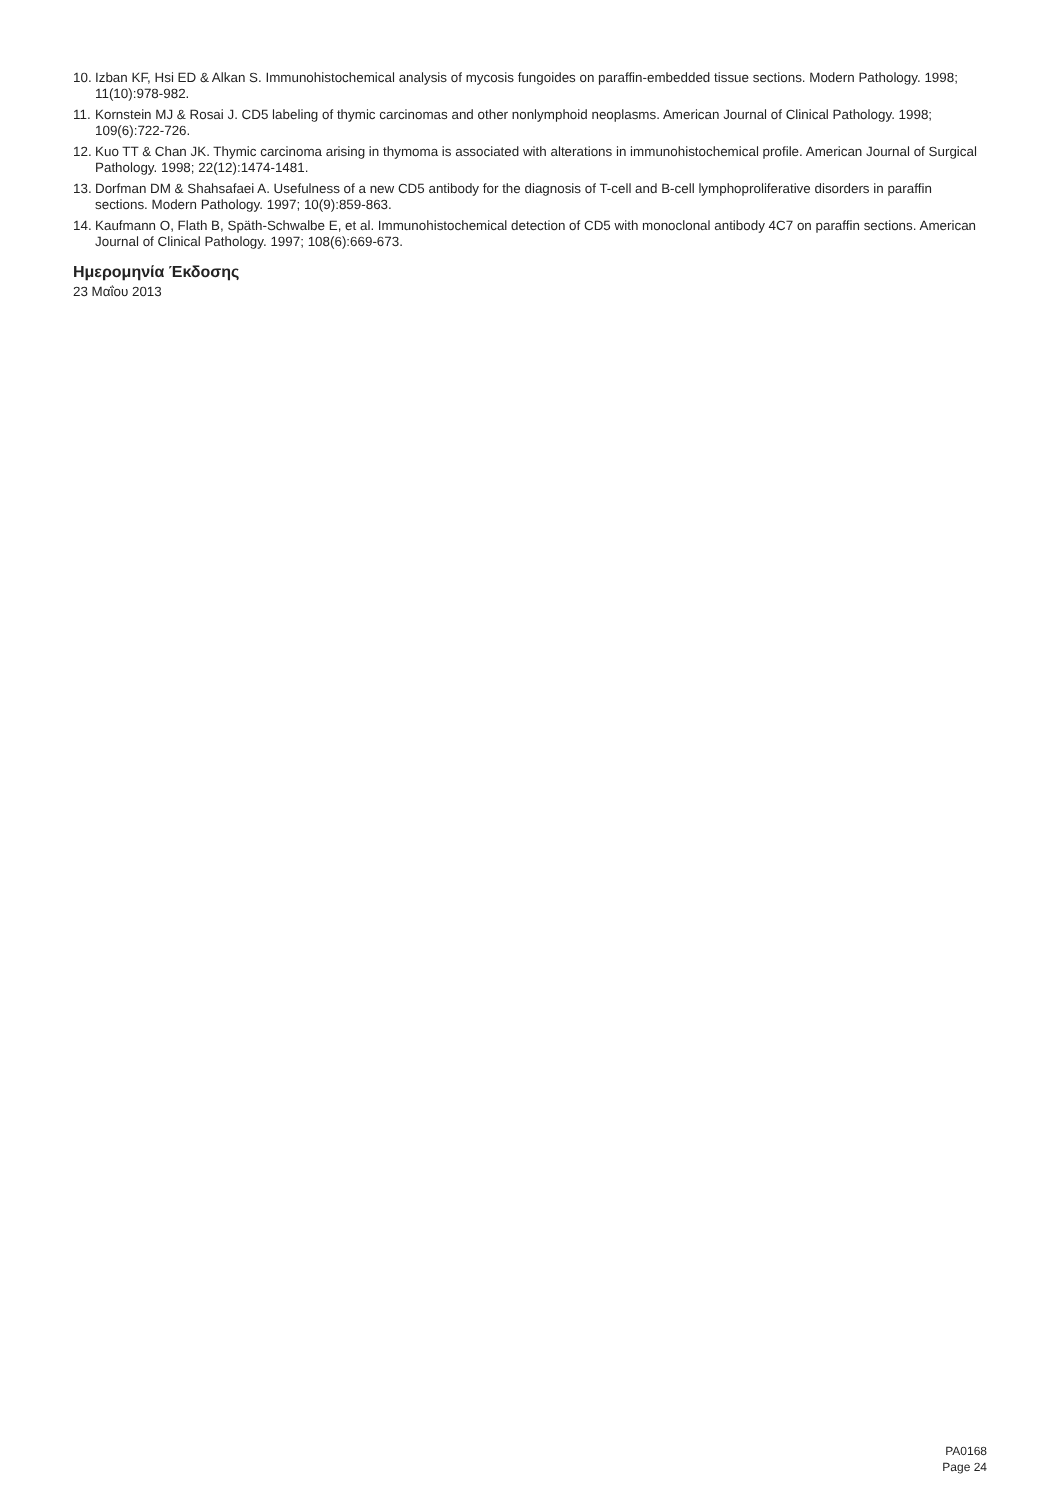10. Izban KF, Hsi ED & Alkan S. Immunohistochemical analysis of mycosis fungoides on paraffin-embedded tissue sections. Modern Pathology. 1998; 11(10):978-982.
11. Kornstein MJ & Rosai J. CD5 labeling of thymic carcinomas and other nonlymphoid neoplasms. American Journal of Clinical Pathology. 1998; 109(6):722-726.
12. Kuo TT & Chan JK. Thymic carcinoma arising in thymoma is associated with alterations in immunohistochemical profile. American Journal of Surgical Pathology. 1998; 22(12):1474-1481.
13. Dorfman DM & Shahsafaei A. Usefulness of a new CD5 antibody for the diagnosis of T-cell and B-cell lymphoproliferative disorders in paraffin sections. Modern Pathology. 1997; 10(9):859-863.
14. Kaufmann O, Flath B, Späth-Schwalbe E, et al. Immunohistochemical detection of CD5 with monoclonal antibody 4C7 on paraffin sections. American Journal of Clinical Pathology. 1997; 108(6):669-673.
Ημερομηνία Έκδοσης
23 Μαΐου 2013
PA0168
Page 24